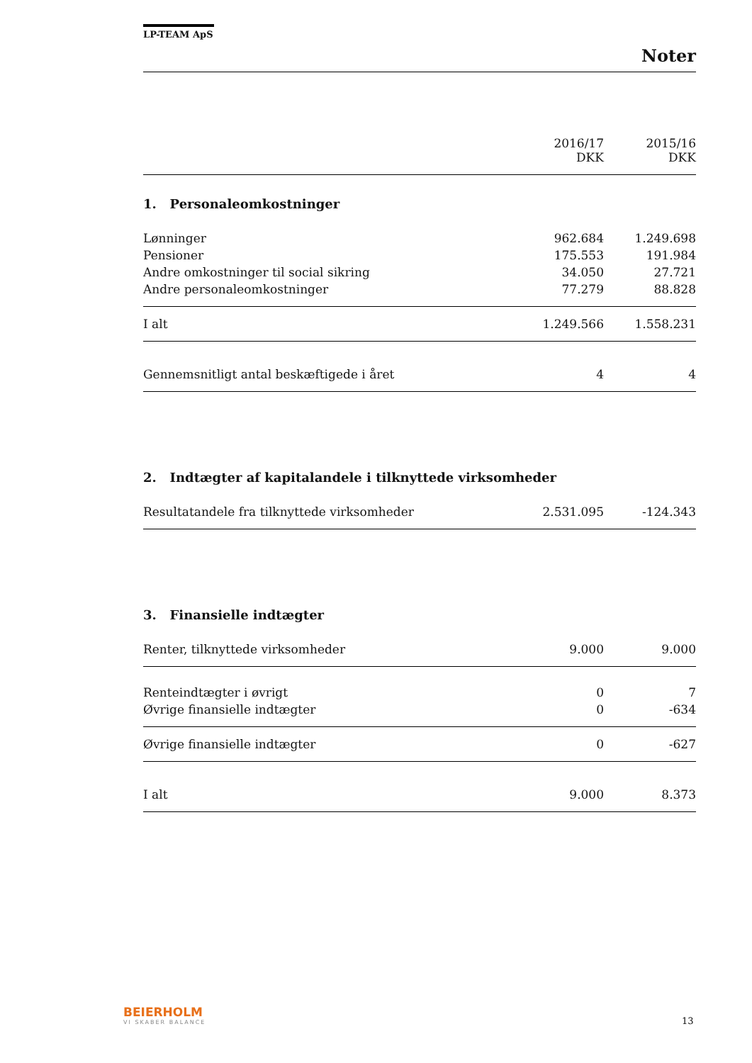LP-TEAM ApS
Noter
| | 2016/17 DKK | 2015/16 DKK |
| 1. Personaleomkostninger | | |
| Lønninger | 962.684 | 1.249.698 |
| Pensioner | 175.553 | 191.984 |
| Andre omkostninger til social sikring | 34.050 | 27.721 |
| Andre personaleomkostninger | 77.279 | 88.828 |
| I alt | 1.249.566 | 1.558.231 |
| Gennemsnitligt antal beskæftigede i året | 4 | 4 |
| 2. Indtægter af kapitalandele i tilknyttede virksomheder | | |
| Resultatandele fra tilknyttede virksomheder | 2.531.095 | -124.343 |
| 3. Finansielle indtægter | | |
| Renter, tilknyttede virksomheder | 9.000 | 9.000 |
| Renteindtægter i øvrigt | 0 | 7 |
| Øvrige finansielle indtægter | 0 | -634 |
| Øvrige finansielle indtægter | 0 | -627 |
| I alt | 9.000 | 8.373 |
BEIERHOLM
VI SKABER BALANCE
13